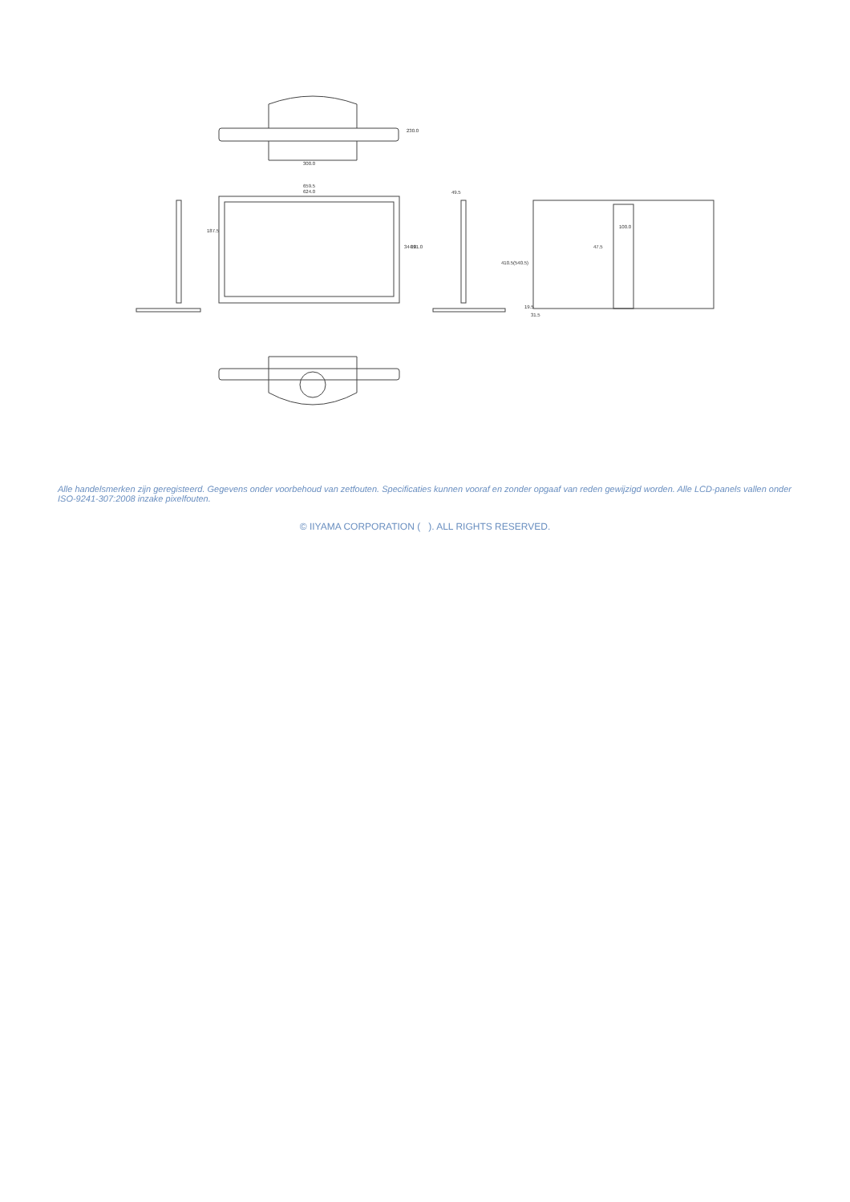300.0
230.0
659.5
624.0
187.5
344.0
391.0
49.5
410.5(540.5)
100.0
47.5
19.5
31.5
Alle handelsmerken zijn geregisteerd. Gegevens onder voorbehoud van zetfouten. Specificaties kunnen vooraf en zonder opgaaf van reden gewijzigd worden. Alle LCD-panels vallen onder ISO-9241-307:2008 inzake pixelfouten.
© IIYAMA CORPORATION ( ). ALL RIGHTS RESERVED.